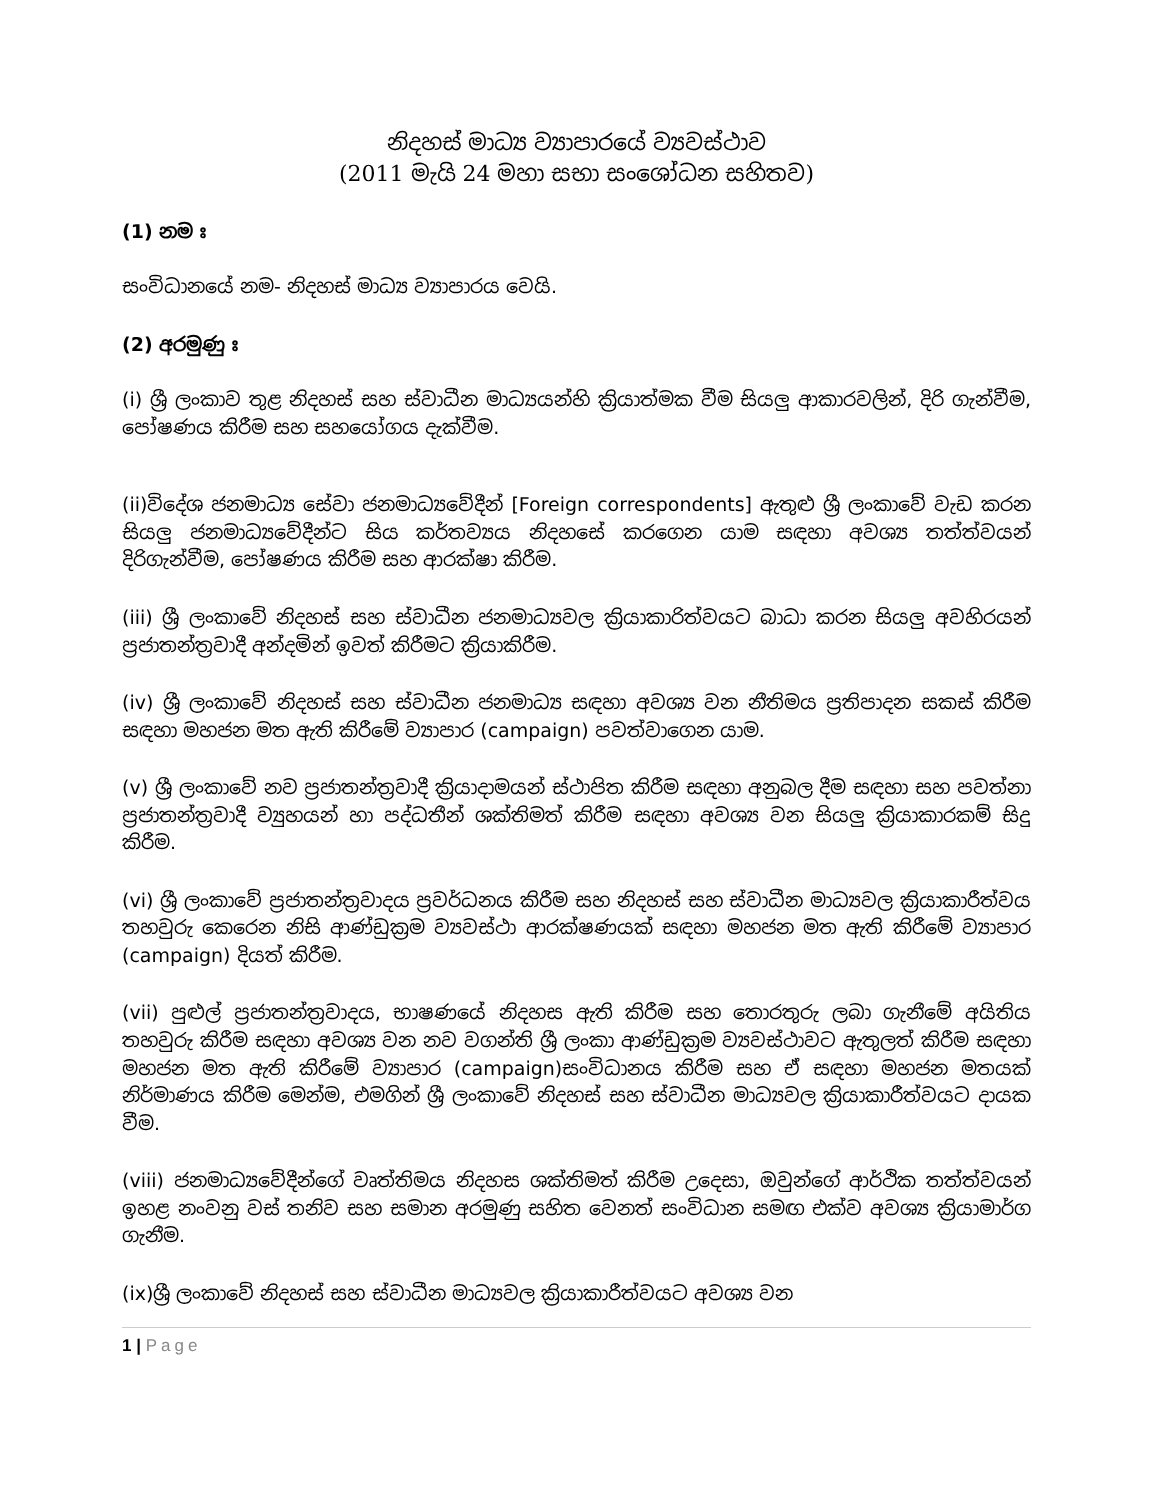නිදහස් මාධ්‍ය ව්‍යාපාරයේ ව්‍යවස්ථාව
(2011 මැයි 24 මහා සභා සංශෝධන සහිතව)
(1) නම ඃ
සංවිධානයේ නම- නිදහස් මාධ්‍ය ව්‍යාපාරය වෙයි.
(2) අරමුණු ඃ
(i) ශ්‍රී ලංකාව තුළ නිදහස් සහ ස්වාධීන මාධ්‍යයන්හි ක්‍රියාත්මක වීම සියලු ආකාරවලින්, දිරි ගැන්වීම, පෝෂණය කිරීම සහ සහයෝගය දැක්වීම.
(ii)විදේශ ජනමාධ්‍ය සේවා ජනමාධ්‍යවේදීන් [Foreign correspondents] ඇතුළු ශ්‍රී ලංකාවේ වැඩ කරන සියලු ජනමාධ්‍යවේදීන්ට සිය කර්තව්‍යය නිදහසේ කරගෙන යාම සඳහා අවශ්‍ය තත්ත්වයන් දිරිගැන්වීම, පෝෂණය කිරීම සහ ආරක්ෂා කිරීම.
(iii) ශ්‍රී ලංකාවේ නිදහස් සහ ස්වාධීන ජනමාධ්‍යවල ක්‍රියාකාරිත්වයට බාධා කරන සියලු අවහිරයන් ප්‍රජාතන්ත්‍රවාදී අන්දමින් ඉවත් කිරීමට ක්‍රියාකිරීම.
(iv) ශ්‍රී ලංකාවේ නිදහස් සහ ස්වාධීන ජනමාධ්‍ය සඳහා අවශ්‍ය වන නීතිමය ප්‍රතිපාදන සකස් කිරීම සඳහා මහජන මත ඇති කිරීමේ ව්‍යාපාර (campaign) පවත්වාගෙන යාම.
(v) ශ්‍රී ලංකාවේ නව ප්‍රජාතන්ත්‍රවාදී ක්‍රියාදාමයන් ස්ථාපිත කිරීම සඳහා අනුබල දීම සඳහා සහ පවත්නා ප්‍රජාතන්ත්‍රවාදී ව්‍යුහයන් හා පද්ධතීන් ශක්තිමත් කිරීම සඳහා අවශ්‍ය වන සියලු ක්‍රියාකාරකම් සිදු කිරීම.
(vi) ශ්‍රී ලංකාවේ ප්‍රජාතන්ත්‍රවාදය ප්‍රවර්ධනය කිරීම සහ නිදහස් සහ ස්වාධීන මාධ්‍යවල ක්‍රියාකාරීත්වය තහවුරු කෙරෙන නිසි ආණ්ඩුක්‍රම ව්‍යවස්ථා ආරක්ෂණයක් සඳහා මහජන මත ඇති කිරීමේ ව්‍යාපාර (campaign) දියත් කිරීම.
(vii) පුළුල් ප්‍රජාතන්ත්‍රවාදය, භාෂණයේ නිදහස ඇති කිරීම සහ තොරතුරු ලබා ගැනීමේ අයිතිය තහවුරු කිරීම සඳහා අවශ්‍ය වන නව වගන්ති ශ්‍රී ලංකා ආණ්ඩුක්‍රම ව්‍යවස්ථාවට ඇතුලත් කිරීම සඳහා මහජන මත ඇති කිරීමේ ව්‍යාපාර (campaign)සංවිධානය කිරීම සහ ඒ සඳහා මහජන මතයක් නිර්මාණය කිරීම මෙන්ම, එමගින් ශ්‍රී ලංකාවේ නිදහස් සහ ස්වාධීන මාධ්‍යවල ක්‍රියාකාරීත්වයට දායක වීම.
(viii) ජනමාධ්‍යවේදීන්ගේ වෘත්තිමය නිදහස ශක්තිමත් කිරීම උදෙසා, ඔවුන්ගේ ආර්ථික තත්ත්වයන් ඉහළ නංවනු වස් තනිව සහ සමාන අරමුණු සහිත වෙනත් සංවිධාන සමඟ එක්ව අවශ්‍ය ක්‍රියාමාර්ග ගැනීම.
(ix)ශ්‍රී ලංකාවේ නිදහස් සහ ස්වාධීන මාධ්‍යවල ක්‍රියාකාරීත්වයට අවශ්‍ය වන
1 | Page